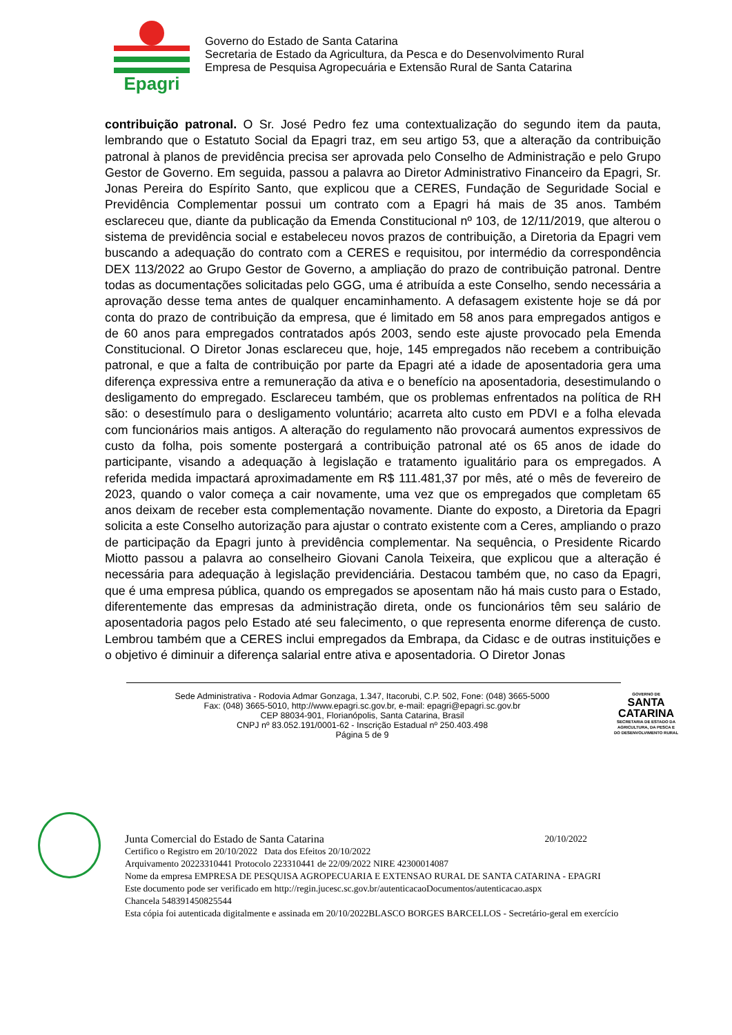Epagri
Governo do Estado de Santa Catarina
Secretaria de Estado da Agricultura, da Pesca e do Desenvolvimento Rural
Empresa de Pesquisa Agropecuária e Extensão Rural de Santa Catarina
contribuição patronal. O Sr. José Pedro fez uma contextualização do segundo item da pauta, lembrando que o Estatuto Social da Epagri traz, em seu artigo 53, que a alteração da contribuição patronal à planos de previdência precisa ser aprovada pelo Conselho de Administração e pelo Grupo Gestor de Governo. Em seguida, passou a palavra ao Diretor Administrativo Financeiro da Epagri, Sr. Jonas Pereira do Espírito Santo, que explicou que a CERES, Fundação de Seguridade Social e Previdência Complementar possui um contrato com a Epagri há mais de 35 anos. Também esclareceu que, diante da publicação da Emenda Constitucional nº 103, de 12/11/2019, que alterou o sistema de previdência social e estabeleceu novos prazos de contribuição, a Diretoria da Epagri vem buscando a adequação do contrato com a CERES e requisitou, por intermédio da correspondência DEX 113/2022 ao Grupo Gestor de Governo, a ampliação do prazo de contribuição patronal. Dentre todas as documentações solicitadas pelo GGG, uma é atribuída a este Conselho, sendo necessária a aprovação desse tema antes de qualquer encaminhamento. A defasagem existente hoje se dá por conta do prazo de contribuição da empresa, que é limitado em 58 anos para empregados antigos e de 60 anos para empregados contratados após 2003, sendo este ajuste provocado pela Emenda Constitucional. O Diretor Jonas esclareceu que, hoje, 145 empregados não recebem a contribuição patronal, e que a falta de contribuição por parte da Epagri até a idade de aposentadoria gera uma diferença expressiva entre a remuneração da ativa e o benefício na aposentadoria, desestimulando o desligamento do empregado. Esclareceu também, que os problemas enfrentados na política de RH são: o desestímulo para o desligamento voluntário; acarreta alto custo em PDVI e a folha elevada com funcionários mais antigos. A alteração do regulamento não provocará aumentos expressivos de custo da folha, pois somente postergará a contribuição patronal até os 65 anos de idade do participante, visando a adequação à legislação e tratamento igualitário para os empregados. A referida medida impactará aproximadamente em R$ 111.481,37 por mês, até o mês de fevereiro de 2023, quando o valor começa a cair novamente, uma vez que os empregados que completam 65 anos deixam de receber esta complementação novamente. Diante do exposto, a Diretoria da Epagri solicita a este Conselho autorização para ajustar o contrato existente com a Ceres, ampliando o prazo de participação da Epagri junto à previdência complementar. Na sequência, o Presidente Ricardo Miotto passou a palavra ao conselheiro Giovani Canola Teixeira, que explicou que a alteração é necessária para adequação à legislação previdenciária. Destacou também que, no caso da Epagri, que é uma empresa pública, quando os empregados se aposentam não há mais custo para o Estado, diferentemente das empresas da administração direta, onde os funcionários têm seu salário de aposentadoria pagos pelo Estado até seu falecimento, o que representa enorme diferença de custo. Lembrou também que a CERES inclui empregados da Embrapa, da Cidasc e de outras instituições e o objetivo é diminuir a diferença salarial entre ativa e aposentadoria. O Diretor Jonas
Sede Administrativa - Rodovia Admar Gonzaga, 1.347, Itacorubi, C.P. 502, Fone: (048) 3665-5000
Fax: (048) 3665-5010, http://www.epagri.sc.gov.br, e-mail: epagri@epagri.sc.gov.br
CEP 88034-901, Florianópolis, Santa Catarina, Brasil
CNPJ nº 83.052.191/0001-62 - Inscrição Estadual nº 250.403.498
Página 5 de 9
GOVERNO DE
SANTA
CATARINA
SECRETARIA DE ESTADO DA
AGRICULTURA, DA PESCA E
DO DESENVOLVIMENTO RURAL
Junta Comercial do Estado de Santa Catarina 20/10/2022
Certifico o Registro em 20/10/2022 Data dos Efeitos 20/10/2022
Arquivamento 20223310441 Protocolo 223310441 de 22/09/2022 NIRE 42300014087
Nome da empresa EMPRESA DE PESQUISA AGROPECUARIA E EXTENSAO RURAL DE SANTA CATARINA - EPAGRI
Este documento pode ser verificado em http://regin.jucesc.sc.gov.br/autenticacaoDocumentos/autenticacao.aspx
Chancela 548391450825544
Esta cópia foi autenticada digitalmente e assinada em 20/10/2022BLASCO BORGES BARCELLOS - Secretário-geral em exercício